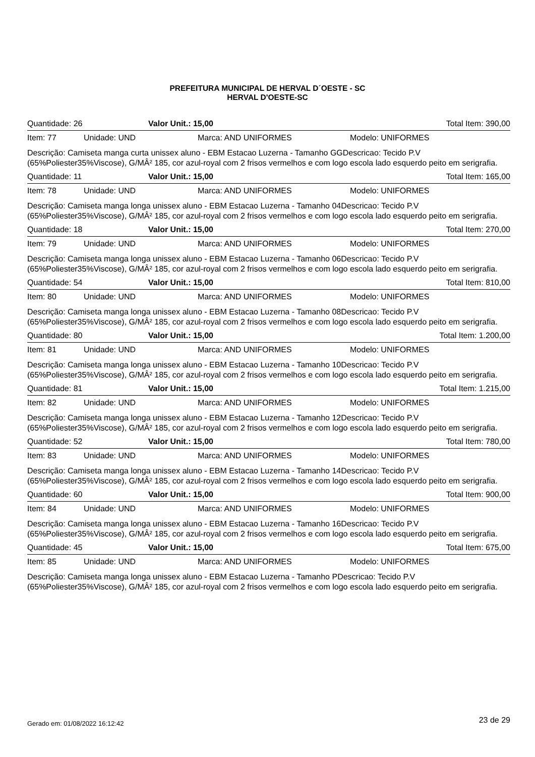PREFEITURA MUNICIPAL DE HERVAL D´OESTE - SC
HERVAL D'OESTE-SC
Quantidade: 26 Valor Unit.: 15,00 Total Item: 390,00
Item: 77 Unidade: UND Marca: AND UNIFORMES Modelo: UNIFORMES
Descrição: Camiseta manga curta unissex aluno - EBM Estacao Luzerna - Tamanho GGDescricao: Tecido P.V (65%Poliester35%Viscose), G/MÂ² 185, cor azul-royal com 2 frisos vermelhos e com logo escola lado esquerdo peito em serigrafia.
Quantidade: 11 Valor Unit.: 15,00 Total Item: 165,00
Item: 78 Unidade: UND Marca: AND UNIFORMES Modelo: UNIFORMES
Descrição: Camiseta manga longa unissex aluno - EBM Estacao Luzerna - Tamanho 04Descricao: Tecido P.V (65%Poliester35%Viscose), G/MÂ² 185, cor azul-royal com 2 frisos vermelhos e com logo escola lado esquerdo peito em serigrafia.
Quantidade: 18 Valor Unit.: 15,00 Total Item: 270,00
Item: 79 Unidade: UND Marca: AND UNIFORMES Modelo: UNIFORMES
Descrição: Camiseta manga longa unissex aluno - EBM Estacao Luzerna - Tamanho 06Descricao: Tecido P.V (65%Poliester35%Viscose), G/MÂ² 185, cor azul-royal com 2 frisos vermelhos e com logo escola lado esquerdo peito em serigrafia.
Quantidade: 54 Valor Unit.: 15,00 Total Item: 810,00
Item: 80 Unidade: UND Marca: AND UNIFORMES Modelo: UNIFORMES
Descrição: Camiseta manga longa unissex aluno - EBM Estacao Luzerna - Tamanho 08Descricao: Tecido P.V (65%Poliester35%Viscose), G/MÂ² 185, cor azul-royal com 2 frisos vermelhos e com logo escola lado esquerdo peito em serigrafia.
Quantidade: 80 Valor Unit.: 15,00 Total Item: 1.200,00
Item: 81 Unidade: UND Marca: AND UNIFORMES Modelo: UNIFORMES
Descrição: Camiseta manga longa unissex aluno - EBM Estacao Luzerna - Tamanho 10Descricao: Tecido P.V (65%Poliester35%Viscose), G/MÂ² 185, cor azul-royal com 2 frisos vermelhos e com logo escola lado esquerdo peito em serigrafia.
Quantidade: 81 Valor Unit.: 15,00 Total Item: 1.215,00
Item: 82 Unidade: UND Marca: AND UNIFORMES Modelo: UNIFORMES
Descrição: Camiseta manga longa unissex aluno - EBM Estacao Luzerna - Tamanho 12Descricao: Tecido P.V (65%Poliester35%Viscose), G/MÂ² 185, cor azul-royal com 2 frisos vermelhos e com logo escola lado esquerdo peito em serigrafia.
Quantidade: 52 Valor Unit.: 15,00 Total Item: 780,00
Item: 83 Unidade: UND Marca: AND UNIFORMES Modelo: UNIFORMES
Descrição: Camiseta manga longa unissex aluno - EBM Estacao Luzerna - Tamanho 14Descricao: Tecido P.V (65%Poliester35%Viscose), G/MÂ² 185, cor azul-royal com 2 frisos vermelhos e com logo escola lado esquerdo peito em serigrafia.
Quantidade: 60 Valor Unit.: 15,00 Total Item: 900,00
Item: 84 Unidade: UND Marca: AND UNIFORMES Modelo: UNIFORMES
Descrição: Camiseta manga longa unissex aluno - EBM Estacao Luzerna - Tamanho 16Descricao: Tecido P.V (65%Poliester35%Viscose), G/MÂ² 185, cor azul-royal com 2 frisos vermelhos e com logo escola lado esquerdo peito em serigrafia.
Quantidade: 45 Valor Unit.: 15,00 Total Item: 675,00
Item: 85 Unidade: UND Marca: AND UNIFORMES Modelo: UNIFORMES
Descrição: Camiseta manga longa unissex aluno - EBM Estacao Luzerna - Tamanho PDescricao: Tecido P.V (65%Poliester35%Viscose), G/MÂ² 185, cor azul-royal com 2 frisos vermelhos e com logo escola lado esquerdo peito em serigrafia.
Gerado em: 01/08/2022 16:12:42 23 de 29